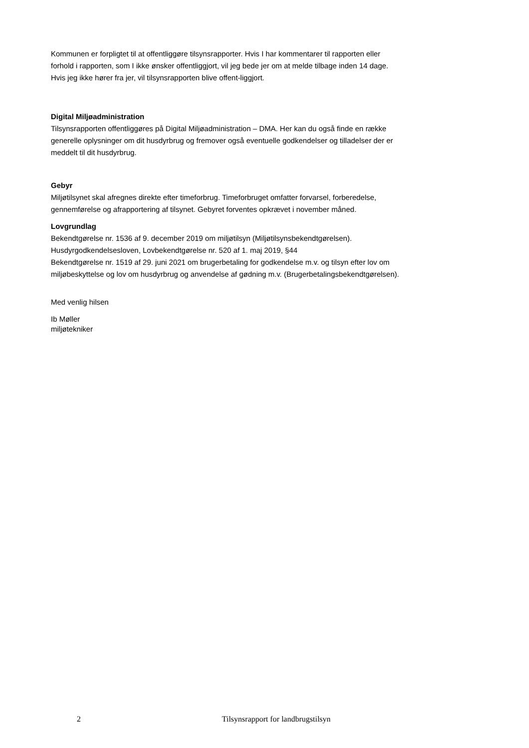Kommunen er forpligtet til at offentliggøre tilsynsrapporter. Hvis I har kommentarer til rapporten eller forhold i rapporten, som I ikke ønsker offentliggjort, vil jeg bede jer om at melde tilbage inden 14 dage. Hvis jeg ikke hører fra jer, vil tilsynsrapporten blive offent-liggjort.
Digital Miljøadministration
Tilsynsrapporten offentliggøres på Digital Miljøadministration – DMA. Her kan du også finde en række generelle oplysninger om dit husdyrbrug og fremover også eventuelle godkendelser og tilladelser der er meddelt til dit husdyrbrug.
Gebyr
Miljøtilsynet skal afregnes direkte efter timeforbrug. Timeforbruget omfatter forvarsel, forberedelse, gennemførelse og afrapportering af tilsynet. Gebyret forventes opkrævet i november måned.
Lovgrundlag
Bekendtgørelse nr. 1536 af 9. december 2019 om miljøtilsyn (Miljøtilsynsbekendtgørelsen).
Husdyrgodkendelsesloven, Lovbekendtgørelse nr. 520 af 1. maj 2019, §44
Bekendtgørelse nr. 1519 af 29. juni 2021 om brugerbetaling for godkendelse m.v. og tilsyn efter lov om miljøbeskyttelse og lov om husdyrbrug og anvendelse af gødning m.v. (Brugerbetalingsbekendtgørelsen).
Med venlig hilsen
Ib Møller
miljøtekniker
2 Tilsynsrapport for landbrugstilsyn